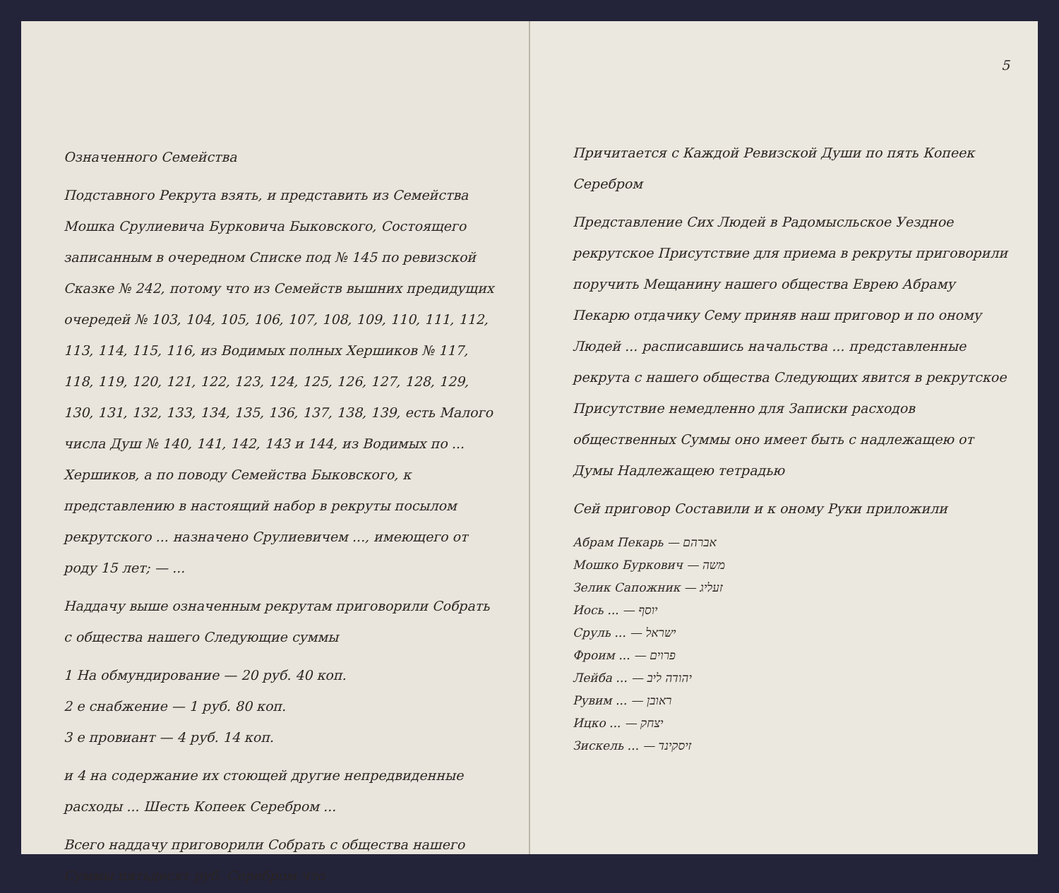Означенного Семейства
Подставного Рекрута взять, и представить из Семейства Мошка Срулиевича Бурковича Быковского, Состоящего записанным в очередном Списке под № 145 по ревизской Сказке № 242, потому что из Семейств вышних предидущих очередей № 103, 104, 105, 106, 107, 108, 109, 110, 111, 112, 113, 114, 115, 116, из Водимых полных Хершиков № 117, 118, 119, 120, 121, 122, 123, 124, 125, 126, 127, 128, 129, 130, 131, 132, 133, 134, 135, 136, 137, 138, 139, есть Малого числа Душ № 140, 141, 142, 143 и 144, из Водимых по ... Хершиков, а по поводу Семейства Быковского, к представлению в настоящий набор в рекруты посылом рекрутского ... назначено Срулиевичем ..., имеющего от роду 15 лет; — ...
Наддачу выше означенным рекрутам приговорили Собрать с общества нашего Следующие суммы
1 На обмундирование — 20 руб. 40 коп.
2 е снабжение — 1 руб. 80 коп.
3 е провиант — 4 руб. 14 коп.
и 4 на содержание их стоющей другие непредвиденные расходы ... Шесть Копеек Серебром ...
Всего наддачу приговорили Собрать с общества нашего Суммы пятьдесят руб. Серебром что
5
Причитается с Каждой Ревизской Души по пять Копеек Серебром
Представление Сих Людей в Радомысльское Уездное рекрутское Присутствие для приема в рекруты приговорили поручить Мещанину нашего общества Еврею Абраму Пекарю отдачику Сему приняв наш приговор и по оному Людей ... расписавшись начальства ... представленные рекрута с нашего общества Следующих явится в рекрутское Присутствие немедленно для Записки расходов общественных Суммы оно имеет быть с надлежащею от Думы Надлежащею тетрадью
Сей приговор Составили и к оному Руки приложили
Абрам Пекарь — אברהם
Мошко Буркович — משה
Зелик Сапожник — זעליג
Иось ... — יוסף
Сруль ... — ישראל
Фроим ... — פרוים
Лейба ... — יהודה ליב
Рувим ... — ראובן
Ицко ... — יצחק
Зискель ... — זיסקינד